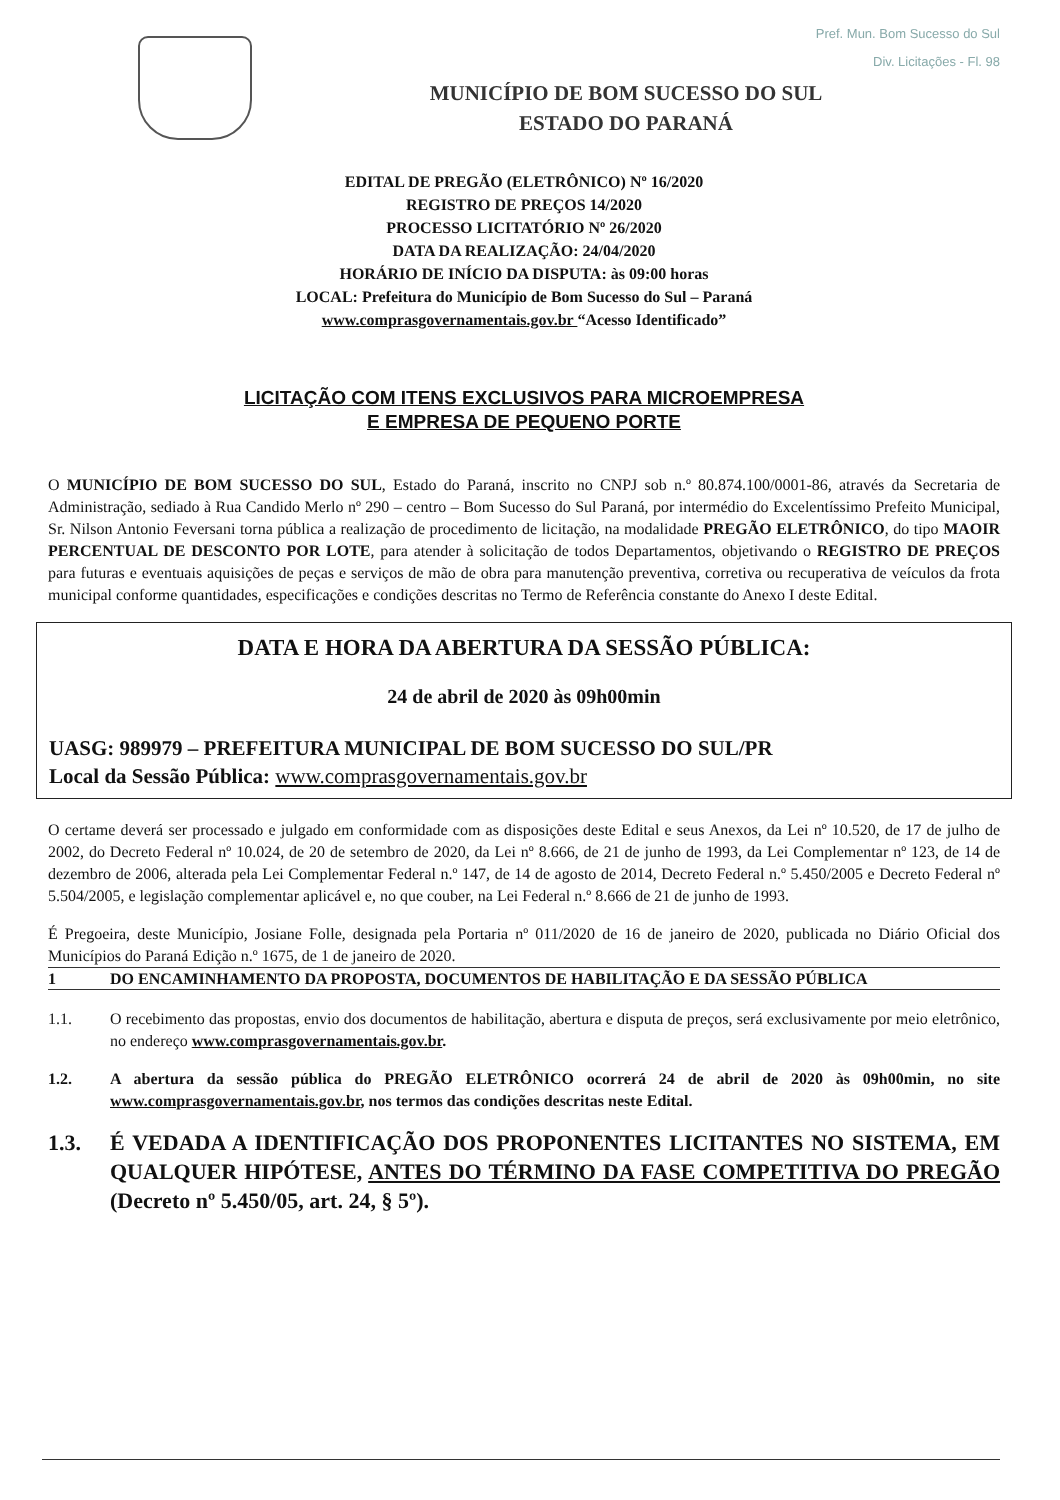Pref. Mun. Bom Sucesso do Sul
Div. Licitações - Fl. 98
MUNICÍPIO DE BOM SUCESSO DO SUL
ESTADO DO PARANÁ
EDITAL DE PREGÃO (ELETRÔNICO) Nº 16/2020
REGISTRO DE PREÇOS 14/2020
PROCESSO LICITATÓRIO Nº 26/2020
DATA DA REALIZAÇÃO: 24/04/2020
HORÁRIO DE INÍCIO DA DISPUTA: às 09:00 horas
LOCAL: Prefeitura do Município de Bom Sucesso do Sul – Paraná
www.comprasgovernamentais.gov.br “Acesso Identificado”
LICITAÇÃO COM ITENS EXCLUSIVOS PARA MICROEMPRESA
E EMPRESA DE PEQUENO PORTE
O MUNICÍPIO DE BOM SUCESSO DO SUL, Estado do Paraná, inscrito no CNPJ sob n.º 80.874.100/0001-86, através da Secretaria de Administração, sediado à Rua Candido Merlo nº 290 – centro – Bom Sucesso do Sul Paraná, por intermédio do Excelentíssimo Prefeito Municipal, Sr. Nilson Antonio Feversani torna pública a realização de procedimento de licitação, na modalidade PREGÃO ELETRÔNICO, do tipo MAOIR PERCENTUAL DE DESCONTO POR LOTE, para atender à solicitação de todos Departamentos, objetivando o REGISTRO DE PREÇOS para futuras e eventuais aquisições de peças e serviços de mão de obra para manutenção preventiva, corretiva ou recuperativa de veículos da frota municipal conforme quantidades, especificações e condições descritas no Termo de Referência constante do Anexo I deste Edital.
DATA E HORA DA ABERTURA DA SESSÃO PÚBLICA:
24 de abril de 2020 às 09h00min
UASG: 989979 – PREFEITURA MUNICIPAL DE BOM SUCESSO DO SUL/PR
Local da Sessão Pública: www.comprasgovernamentais.gov.br
O certame deverá ser processado e julgado em conformidade com as disposições deste Edital e seus Anexos, da Lei nº 10.520, de 17 de julho de 2002, do Decreto Federal nº 10.024, de 20 de setembro de 2020, da Lei nº 8.666, de 21 de junho de 1993, da Lei Complementar nº 123, de 14 de dezembro de 2006, alterada pela Lei Complementar Federal n.º 147, de 14 de agosto de 2014, Decreto Federal n.º 5.450/2005 e Decreto Federal nº 5.504/2005, e legislação complementar aplicável e, no que couber, na Lei Federal n.º 8.666 de 21 de junho de 1993.
É Pregoeira, deste Município, Josiane Folle, designada pela Portaria nº 011/2020 de 16 de janeiro de 2020, publicada no Diário Oficial dos Municípios do Paraná Edição n.º 1675, de 1 de janeiro de 2020.
1 DO ENCAMINHAMENTO DA PROPOSTA, DOCUMENTOS DE HABILITAÇÃO E DA SESSÃO PÚBLICA
1.1. O recebimento das propostas, envio dos documentos de habilitação, abertura e disputa de preços, será exclusivamente por meio eletrônico, no endereço www.comprasgovernamentais.gov.br.
1.2. A abertura da sessão pública do PREGÃO ELETRÔNICO ocorrerá 24 de abril de 2020 às 09h00min, no site www.comprasgovernamentais.gov.br, nos termos das condições descritas neste Edital.
1.3. É VEDADA A IDENTIFICAÇÃO DOS PROPONENTES LICITANTES NO SISTEMA, EM QUALQUER HIPÓTESE, ANTES DO TÉRMINO DA FASE COMPETITIVA DO PREGÃO (Decreto nº 5.450/05, art. 24, § 5º).